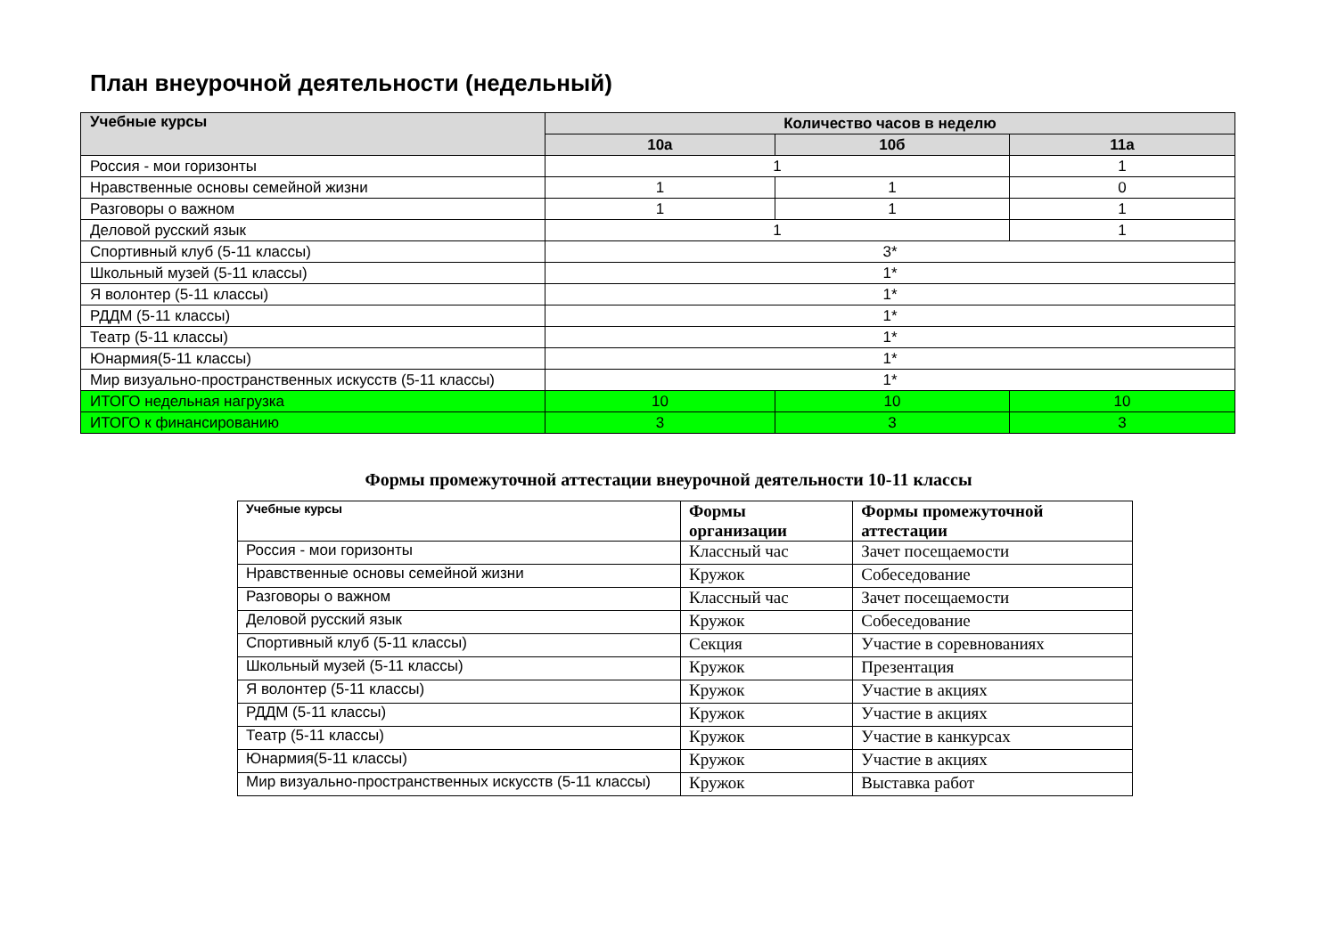План внеурочной деятельности (недельный)
| Учебные курсы | Количество часов в неделю | | |
| --- | --- | --- | --- |
| | 10а | 10б | 11а |
| Россия - мои горизонты | 1 | | 1 |
| Нравственные основы семейной жизни | 1 | 1 | 0 |
| Разговоры о важном | 1 | 1 | 1 |
| Деловой русский язык | 1 | | 1 |
| Спортивный клуб (5-11 классы) | 3* | | |
| Школьный музей (5-11 классы) | 1* | | |
| Я волонтер (5-11 классы) | 1* | | |
| РДДМ (5-11 классы) | 1* | | |
| Театр (5-11 классы) | 1* | | |
| Юнармия(5-11 классы) | 1* | | |
| Мир визуально-пространственных искусств (5-11 классы) | 1* | | |
| ИТОГО недельная нагрузка | 10 | 10 | 10 |
| ИТОГО к финансированию | 3 | 3 | 3 |
Формы промежуточной аттестации внеурочной деятельности 10-11 классы
| Учебные курсы | Формы организации | Формы промежуточной аттестации |
| --- | --- | --- |
| Россия - мои горизонты | Классный час | Зачет посещаемости |
| Нравственные основы семейной жизни | Кружок | Собеседование |
| Разговоры о важном | Классный час | Зачет посещаемости |
| Деловой русский язык | Кружок | Собеседование |
| Спортивный клуб (5-11 классы) | Секция | Участие в соревнованиях |
| Школьный музей (5-11 классы) | Кружок | Презентация |
| Я волонтер (5-11 классы) | Кружок | Участие в акциях |
| РДДМ (5-11 классы) | Кружок | Участие в акциях |
| Театр (5-11 классы) | Кружок | Участие в канкурсах |
| Юнармия(5-11 классы) | Кружок | Участие в акциях |
| Мир визуально-пространственных искусств (5-11 классы) | Кружок | Выставка работ |